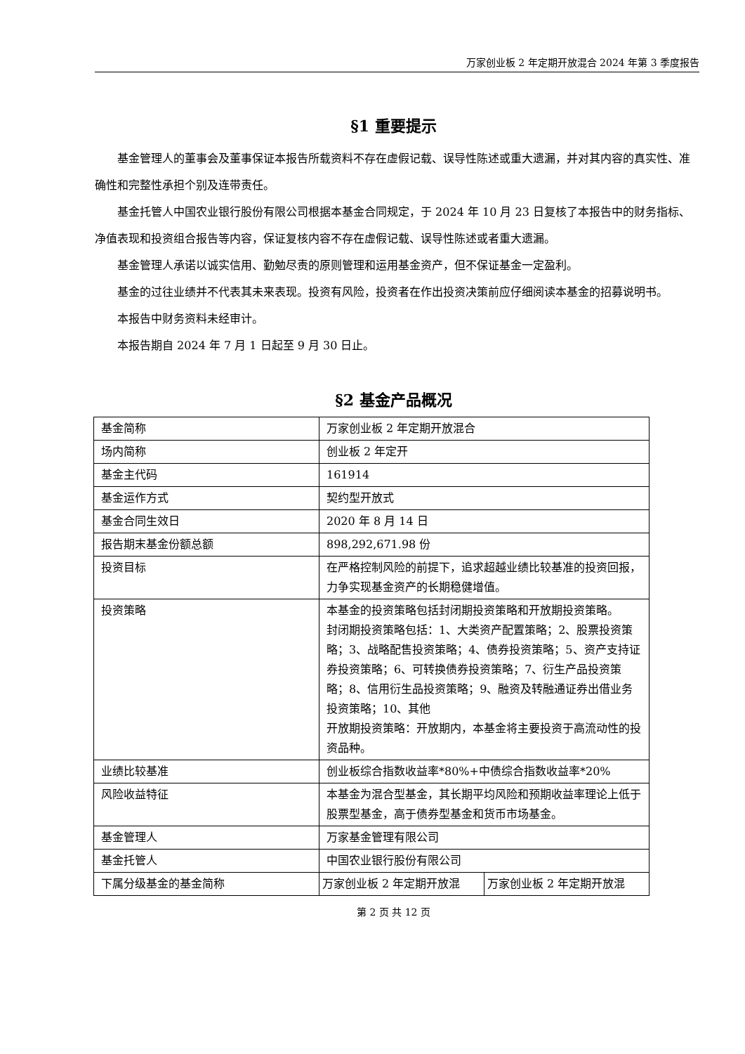万家创业板 2 年定期开放混合 2024 年第 3 季度报告
§1 重要提示
基金管理人的董事会及董事保证本报告所载资料不存在虚假记载、误导性陈述或重大遗漏，并对其内容的真实性、准确性和完整性承担个别及连带责任。
基金托管人中国农业银行股份有限公司根据本基金合同规定，于 2024 年 10 月 23 日复核了本报告中的财务指标、净值表现和投资组合报告等内容，保证复核内容不存在虚假记载、误导性陈述或者重大遗漏。
基金管理人承诺以诚实信用、勤勉尽责的原则管理和运用基金资产，但不保证基金一定盈利。
基金的过往业绩并不代表其未来表现。投资有风险，投资者在作出投资决策前应仔细阅读本基金的招募说明书。
本报告中财务资料未经审计。
本报告期自 2024 年 7 月 1 日起至 9 月 30 日止。
§2 基金产品概况
| 基金简称 | 万家创业板 2 年定期开放混合 | |
| 场内简称 | 创业板 2 年定开 | |
| 基金主代码 | 161914 | |
| 基金运作方式 | 契约型开放式 | |
| 基金合同生效日 | 2020 年 8 月 14 日 | |
| 报告期末基金份额总额 | 898,292,671.98 份 | |
| 投资目标 | 在严格控制风险的前提下，追求超越业绩比较基准的投资回报，力争实现基金资产的长期稳健增值。 | |
| 投资策略 | 本基金的投资策略包括封闭期投资策略和开放期投资策略。 封闭期投资策略包括：1、大类资产配置策略；2、股票投资策略；3、战略配售投资策略；4、债券投资策略；5、资产支持证券投资策略；6、可转换债券投资策略；7、衍生产品投资策略；8、信用衍生品投资策略；9、融资及转融通证券出借业务投资策略；10、其他 开放期投资策略：开放期内，本基金将主要投资于高流动性的投资品种。 | |
| 业绩比较基准 | 创业板综合指数收益率*80%+中债综合指数收益率*20% | |
| 风险收益特征 | 本基金为混合型基金，其长期平均风险和预期收益率理论上低于股票型基金，高于债券型基金和货币市场基金。 | |
| 基金管理人 | 万家基金管理有限公司 | |
| 基金托管人 | 中国农业银行股份有限公司 | |
| 下属分级基金的基金简称 | 万家创业板 2 年定期开放混 | 万家创业板 2 年定期开放混 |
第 2 页 共 12 页